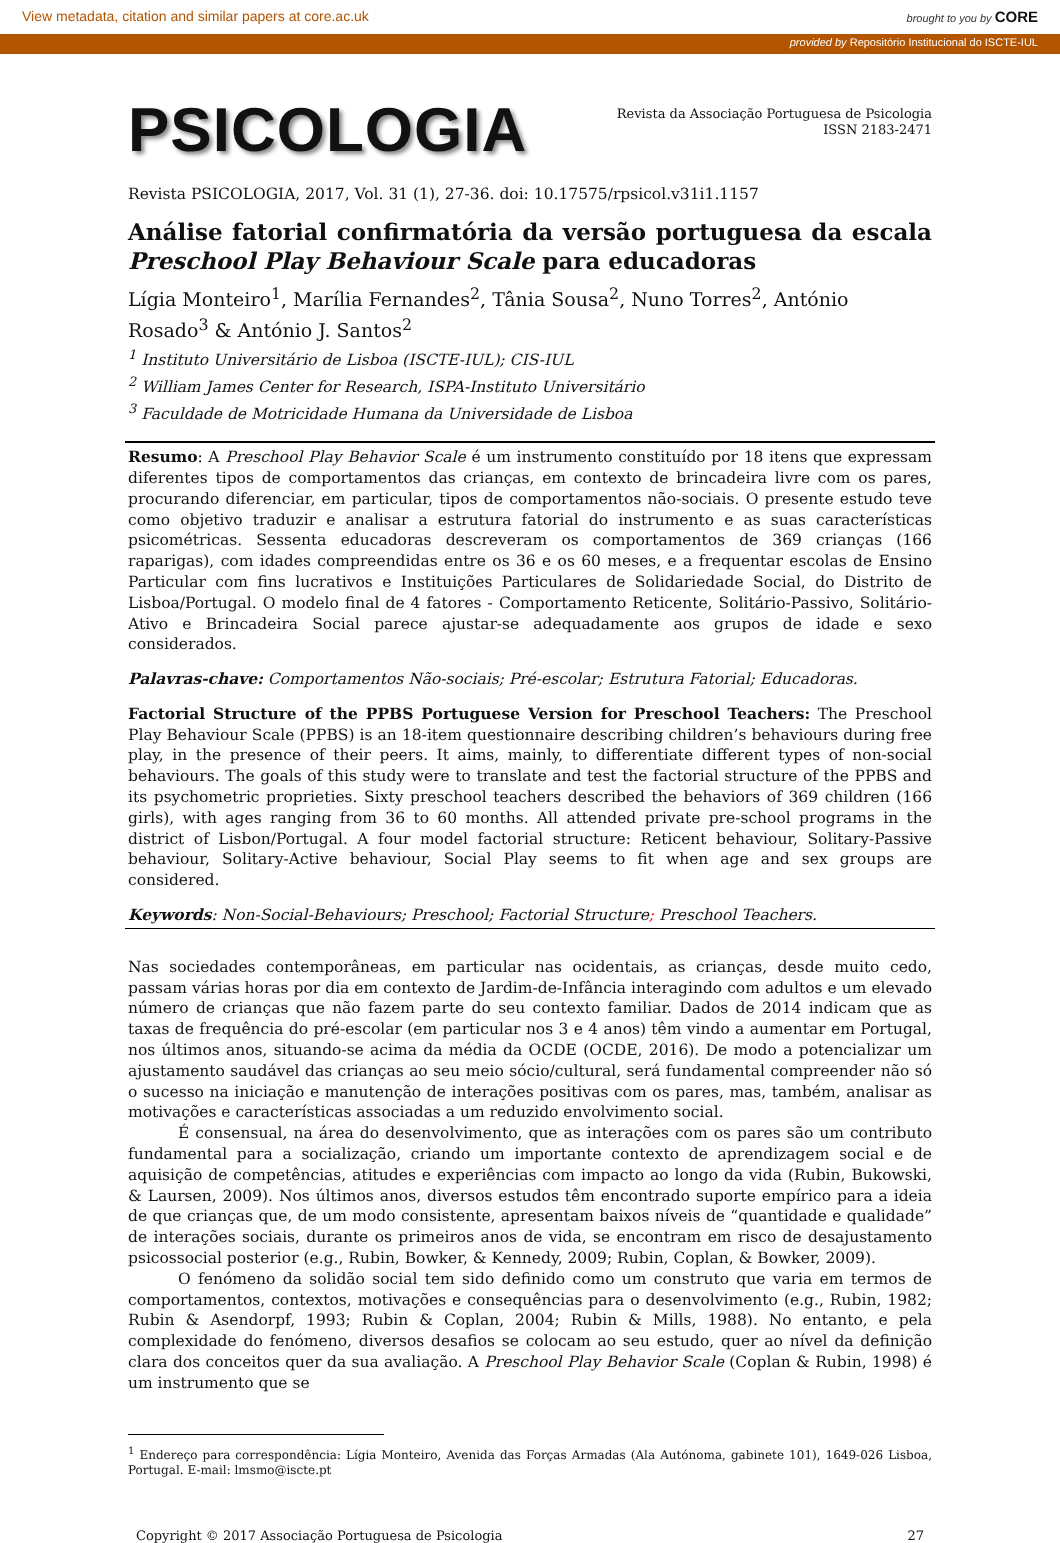View metadata, citation and similar papers at core.ac.uk brought to you by CORE
provided by Repositório Institucional do ISCTE-IUL
PSICOLOGIA
Revista da Associação Portuguesa de Psicologia
ISSN 2183-2471
Revista PSICOLOGIA, 2017, Vol. 31 (1), 27-36. doi: 10.17575/rpsicol.v31i1.1157
Análise fatorial confirmatória da versão portuguesa da escala Preschool Play Behaviour Scale para educadoras
Lígia Monteiro<sup>1</sup>, Marília Fernandes<sup>2</sup>, Tânia Sousa<sup>2</sup>, Nuno Torres<sup>2</sup>, António Rosado<sup>3</sup> & António J. Santos<sup>2</sup>
<sup>1</sup> Instituto Universitário de Lisboa (ISCTE-IUL); CIS-IUL
<sup>2</sup> William James Center for Research, ISPA-Instituto Universitário
<sup>3</sup> Faculdade de Motricidade Humana da Universidade de Lisboa
Resumo: A Preschool Play Behavior Scale é um instrumento constituído por 18 itens que expressam diferentes tipos de comportamentos das crianças, em contexto de brincadeira livre com os pares, procurando diferenciar, em particular, tipos de comportamentos não-sociais. O presente estudo teve como objetivo traduzir e analisar a estrutura fatorial do instrumento e as suas características psicométricas. Sessenta educadoras descreveram os comportamentos de 369 crianças (166 raparigas), com idades compreendidas entre os 36 e os 60 meses, e a frequentar escolas de Ensino Particular com fins lucrativos e Instituições Particulares de Solidariedade Social, do Distrito de Lisboa/Portugal. O modelo final de 4 fatores - Comportamento Reticente, Solitário-Passivo, Solitário-Ativo e Brincadeira Social parece ajustar-se adequadamente aos grupos de idade e sexo considerados.
Palavras-chave: Comportamentos Não-sociais; Pré-escolar; Estrutura Fatorial; Educadoras.
Factorial Structure of the PPBS Portuguese Version for Preschool Teachers: The Preschool Play Behaviour Scale (PPBS) is an 18-item questionnaire describing children’s behaviours during free play, in the presence of their peers. It aims, mainly, to differentiate different types of non-social behaviours. The goals of this study were to translate and test the factorial structure of the PPBS and its psychometric proprieties. Sixty preschool teachers described the behaviors of 369 children (166 girls), with ages ranging from 36 to 60 months. All attended private pre-school programs in the district of Lisbon/Portugal. A four model factorial structure: Reticent behaviour, Solitary-Passive behaviour, Solitary-Active behaviour, Social Play seems to fit when age and sex groups are considered.
Keywords: Non-Social-Behaviours; Preschool; Factorial Structure; Preschool Teachers.
Nas sociedades contemporâneas, em particular nas ocidentais, as crianças, desde muito cedo, passam várias horas por dia em contexto de Jardim-de-Infância interagindo com adultos e um elevado número de crianças que não fazem parte do seu contexto familiar. Dados de 2014 indicam que as taxas de frequência do pré-escolar (em particular nos 3 e 4 anos) têm vindo a aumentar em Portugal, nos últimos anos, situando-se acima da média da OCDE (OCDE, 2016). De modo a potencializar um ajustamento saudável das crianças ao seu meio sócio/cultural, será fundamental compreender não só o sucesso na iniciação e manutenção de interações positivas com os pares, mas, também, analisar as motivações e características associadas a um reduzido envolvimento social.
É consensual, na área do desenvolvimento, que as interações com os pares são um contributo fundamental para a socialização, criando um importante contexto de aprendizagem social e de aquisição de competências, atitudes e experiências com impacto ao longo da vida (Rubin, Bukowski, & Laursen, 2009). Nos últimos anos, diversos estudos têm encontrado suporte empírico para a ideia de que crianças que, de um modo consistente, apresentam baixos níveis de “quantidade e qualidade” de interações sociais, durante os primeiros anos de vida, se encontram em risco de desajustamento psicossocial posterior (e.g., Rubin, Bowker, & Kennedy, 2009; Rubin, Coplan, & Bowker, 2009).
O fenómeno da solidão social tem sido definido como um construto que varia em termos de comportamentos, contextos, motivações e consequências para o desenvolvimento (e.g., Rubin, 1982; Rubin & Asendorpf, 1993; Rubin & Coplan, 2004; Rubin & Mills, 1988). No entanto, e pela complexidade do fenómeno, diversos desafios se colocam ao seu estudo, quer ao nível da definição clara dos conceitos quer da sua avaliação. A Preschool Play Behavior Scale (Coplan & Rubin, 1998) é um instrumento que se
<sup>1</sup> Endereço para correspondência: Lígia Monteiro, Avenida das Forças Armadas (Ala Autónoma, gabinete 101), 1649-026 Lisboa, Portugal. E-mail: lmsmo@iscte.pt
Copyright © 2017 Associação Portuguesa de Psicologia 27